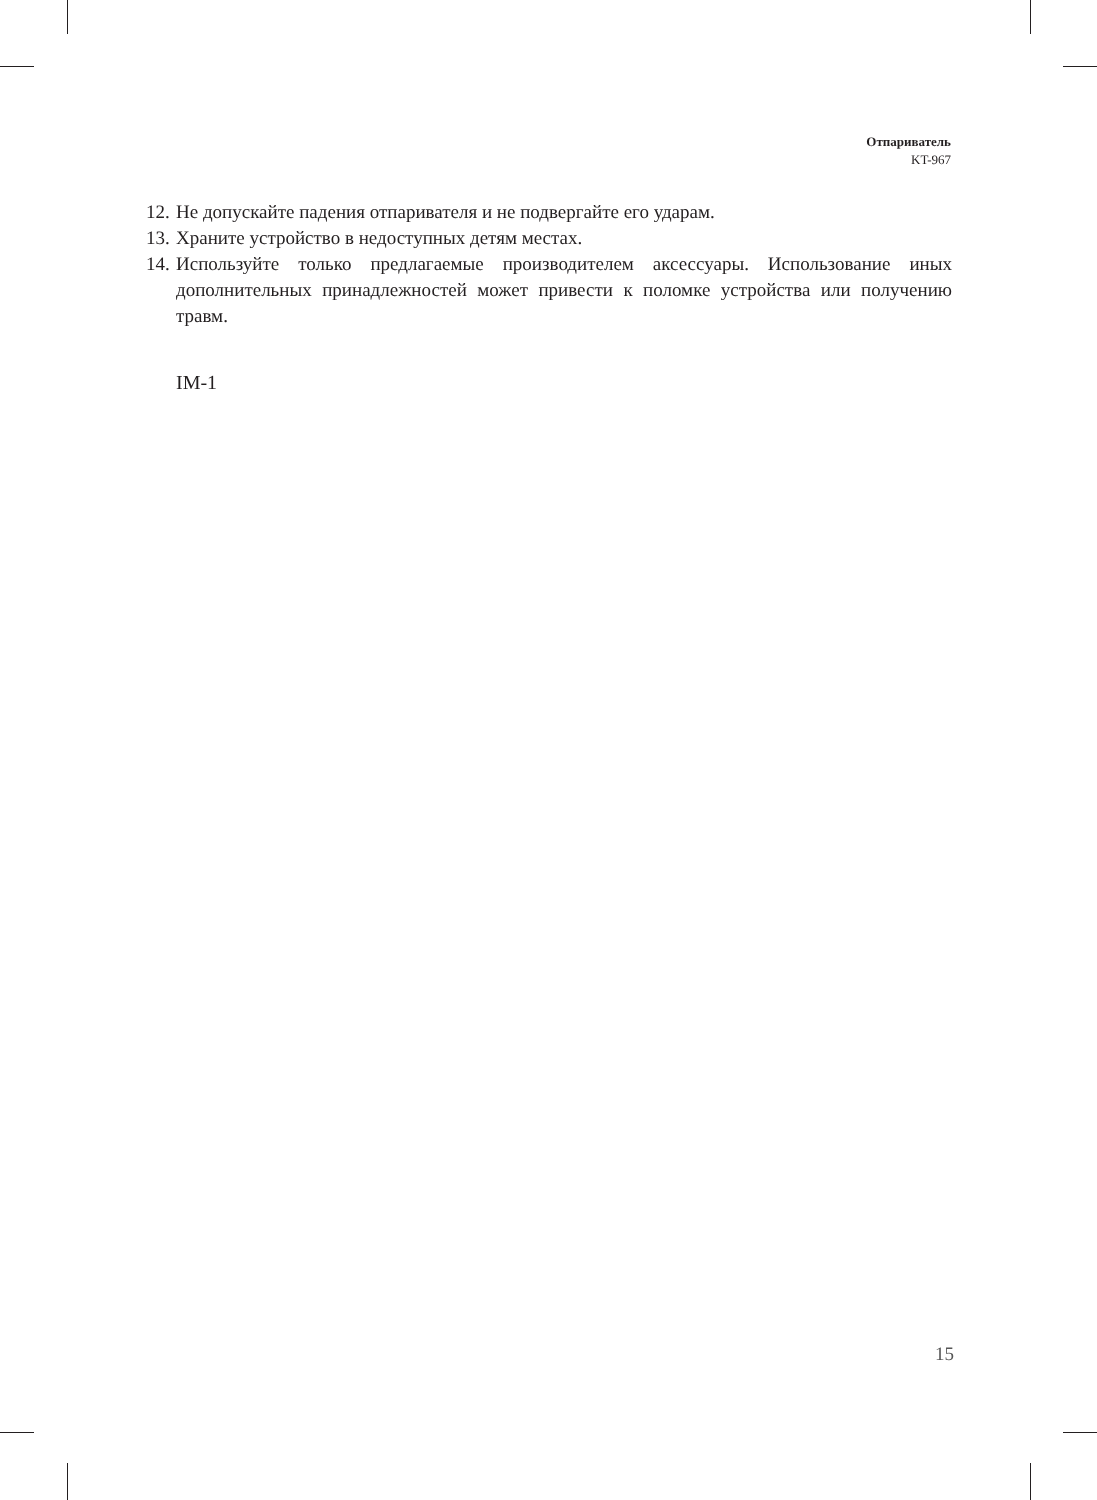Отпариватель
KT-967
12. Не допускайте падения отпаривателя и не подвергайте его ударам.
13. Храните устройство в недоступных детям местах.
14. Используйте только предлагаемые производителем аксессуары. Использование иных дополнительных принадлежностей может привести к поломке устройства или получению травм.
IM-1
15